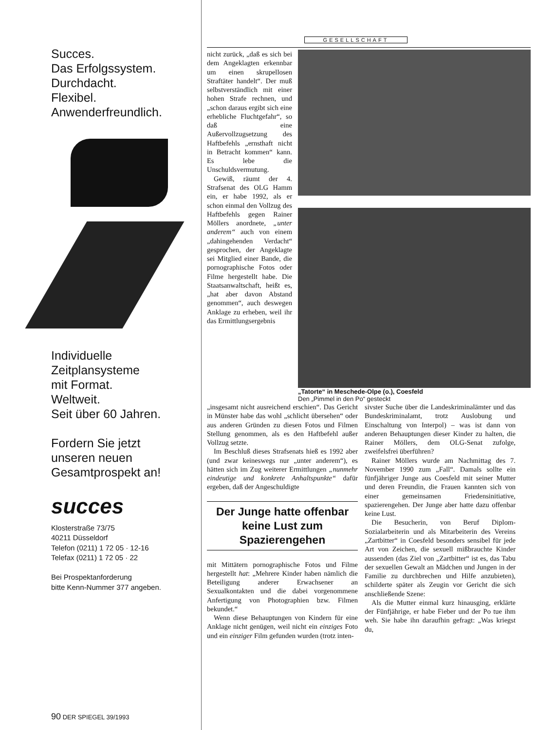Succes.
Das Erfolgssystem.
Durchdacht.
Flexibel.
Anwenderfreundlich.
Individuelle
Zeitplansysteme
mit Format.
Weltweit.
Seit über 60 Jahren.
Fordern Sie jetzt
unseren neuen
Gesamtprospekt an!
succes
Klosterstraße 73/75
40211 Düsseldorf
Telefon (0211) 1 72 05 · 12-16
Telefax (0211) 1 72 05 · 22
Bei Prospektanforderung
bitte Kenn-Nummer 377 angeben.
GESELLSCHAFT
nicht zurück, „daß es sich bei dem Angeklagten erkennbar um einen skrupellosen Straftäter handelt“. Der muß selbstverständlich mit einer hohen Strafe rechnen, und „schon daraus ergibt sich eine erhebliche Fluchtgefahr“, so daß eine Außervollzugsetzung des Haftbefehls „ernsthaft nicht in Betracht kommen“ kann. Es lebe die Unschuldsvermutung.
Gewiß, räumt der 4. Strafsenat des OLG Hamm ein, er habe 1992, als er schon einmal den Vollzug des Haftbefehls gegen Rainer Möllers anordnete, „unter anderem“ auch von einem „dahingehenden Verdacht“ gesprochen, der Angeklagte sei Mitglied einer Bande, die pornographische Fotos oder Filme hergestellt habe. Die Staatsanwaltschaft, heißt es, „hat aber davon Abstand genommen“, auch deswegen Anklage zu erheben, weil ihr das Ermittlungsergebnis
„Tatorte“ in Meschede-Olpe (o.), Coesfeld
Den „Pimmel in den Po“ gesteckt
„insgesamt nicht ausreichend erschien“. Das Gericht in Münster habe das wohl „schlicht übersehen“ oder aus anderen Gründen zu diesen Fotos und Filmen Stellung genommen, als es den Haftbefehl außer Vollzug setzte.
Im Beschluß dieses Strafsenats hieß es 1992 aber (und zwar keineswegs nur „unter anderem“), es hätten sich im Zug weiterer Ermittlungen „nunmehr eindeutige und konkrete Anhaltspunkte“ dafür ergeben, daß der Angeschuldigte
Der Junge hatte offenbar keine Lust zum Spazierengehen
mit Mittätern pornographische Fotos und Filme hergestellt hat: „Mehrere Kinder haben nämlich die Beteiligung anderer Erwachsener an Sexualkontakten und die dabei vorgenommene Anfertigung von Photographien bzw. Filmen bekundet.“
Wenn diese Behauptungen von Kindern für eine Anklage nicht genügen, weil nicht ein einziges Foto und ein einziger Film gefunden wurden (trotz inten-
sivster Suche über die Landeskriminalämter und das Bundeskriminalamt, trotz Auslobung und Einschaltung von Interpol) – was ist dann von anderen Behauptungen dieser Kinder zu halten, die Rainer Möllers, dem OLG-Senat zufolge, zweifelsfrei überführen?
Rainer Möllers wurde am Nachmittag des 7. November 1990 zum „Fall“. Damals sollte ein fünfjähriger Junge aus Coesfeld mit seiner Mutter und deren Freundin, die Frauen kannten sich von einer gemeinsamen Friedensinitiative, spazierengehen. Der Junge aber hatte dazu offenbar keine Lust.
Die Besucherin, von Beruf Diplom-Sozialarbeiterin und als Mitarbeiterin des Vereins „Zartbitter“ in Coesfeld besonders sensibel für jede Art von Zeichen, die sexuell mißbrauchte Kinder aussenden (das Ziel von „Zartbitter“ ist es, das Tabu der sexuellen Gewalt an Mädchen und Jungen in der Familie zu durchbrechen und Hilfe anzubieten), schilderte später als Zeugin vor Gericht die sich anschließende Szene:
Als die Mutter einmal kurz hinausging, erklärte der Fünfjährige, er habe Fieber und der Po tue ihm weh. Sie habe ihn daraufhin gefragt: „Was kriegst du,
90 DER SPIEGEL 39/1993